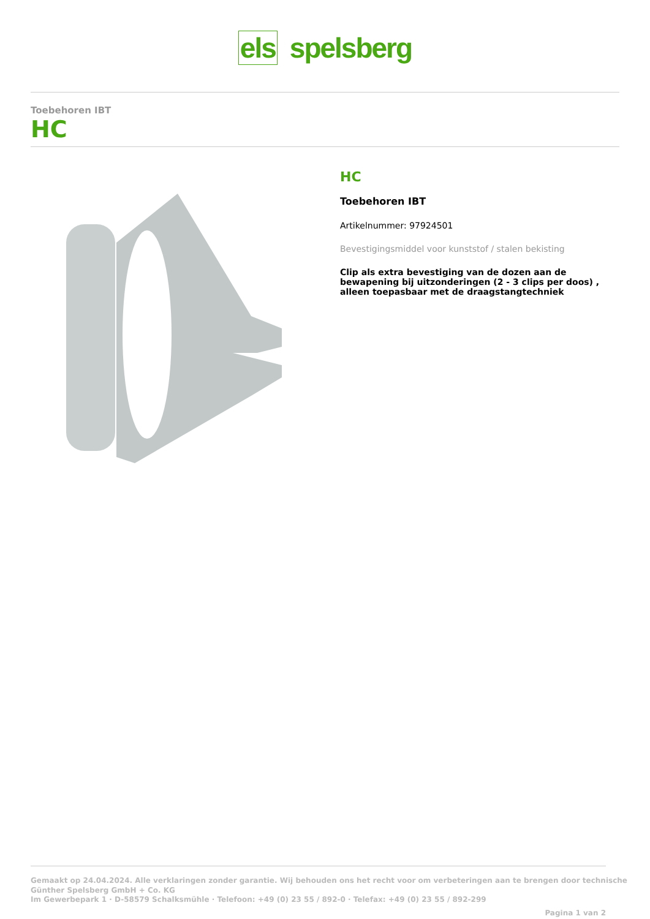els spelsberg
Toebehoren IBT
HC
HC
Toebehoren IBT
Artikelnummer: 97924501
Bevestigingsmiddel voor kunststof / stalen bekisting
Clip als extra bevestiging van de dozen aan de bewapening bij uitzonderingen (2 - 3 clips per doos) , alleen toepasbaar met de draagstangtechniek
Gemaakt op 24.04.2024. Alle verklaringen zonder garantie. Wij behouden ons het recht voor om verbeteringen aan te brengen door technische
Günther Spelsberg GmbH + Co. KG
Im Gewerbepark 1 · D-58579 Schalksmühle · Telefoon: +49 (0) 23 55 / 892-0 · Telefax: +49 (0) 23 55 / 892-299
Pagina 1 van 2